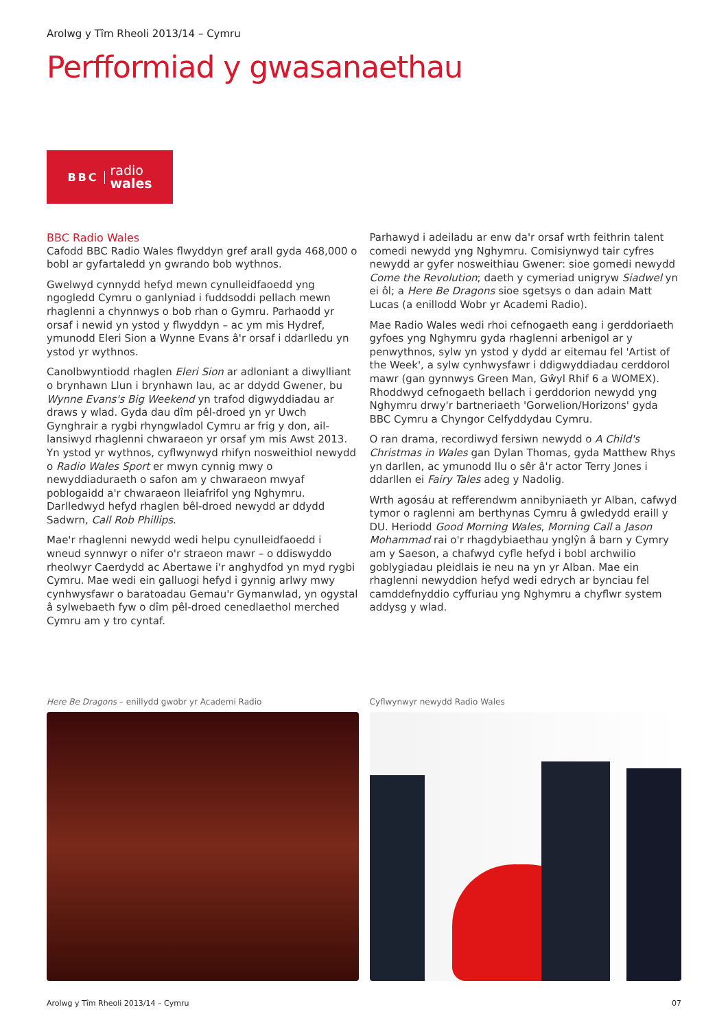Arolwg y Tîm Rheoli 2013/14 – Cymru
Perfformiad y gwasanaethau
BBC radio
wales
BBC Radio Wales
Cafodd BBC Radio Wales flwyddyn gref arall gyda 468,000 o bobl ar gyfartaledd yn gwrando bob wythnos.
Gwelwyd cynnydd hefyd mewn cynulleidfaoedd yng ngogledd Cymru o ganlyniad i fuddsoddi pellach mewn rhaglenni a chynnwys o bob rhan o Gymru. Parhaodd yr orsaf i newid yn ystod y flwyddyn – ac ym mis Hydref, ymunodd Eleri Sion a Wynne Evans â'r orsaf i ddarlledu yn ystod yr wythnos.
Canolbwyntiodd rhaglen Eleri Sion ar adloniant a diwylliant o brynhawn Llun i brynhawn Iau, ac ar ddydd Gwener, bu Wynne Evans's Big Weekend yn trafod digwyddiadau ar draws y wlad. Gyda dau dîm pêl-droed yn yr Uwch Gynghrair a rygbi rhyngwladol Cymru ar frig y don, ail-lansiwyd rhaglenni chwaraeon yr orsaf ym mis Awst 2013. Yn ystod yr wythnos, cyflwynwyd rhifyn nosweithiol newydd o Radio Wales Sport er mwyn cynnig mwy o newyddiaduraeth o safon am y chwaraeon mwyaf poblogaidd a'r chwaraeon lleiafrifol yng Nghymru. Darlledwyd hefyd rhaglen bêl-droed newydd ar ddydd Sadwrn, Call Rob Phillips.
Mae'r rhaglenni newydd wedi helpu cynulleidfaoedd i wneud synnwyr o nifer o'r straeon mawr – o ddiswyddo rheolwyr Caerdydd ac Abertawe i'r anghydfod yn myd rygbi Cymru. Mae wedi ein galluogi hefyd i gynnig arlwy mwy cynhwysfawr o baratoadau Gemau'r Gymanwlad, yn ogystal â sylwebaeth fyw o dîm pêl-droed cenedlaethol merched Cymru am y tro cyntaf.
Parhawyd i adeiladu ar enw da'r orsaf wrth feithrin talent comedi newydd yng Nghymru. Comisiynwyd tair cyfres newydd ar gyfer nosweithiau Gwener: sioe gomedi newydd Come the Revolution; daeth y cymeriad unigryw Siadwel yn ei ôl; a Here Be Dragons sioe sgetsys o dan adain Matt Lucas (a enillodd Wobr yr Academi Radio).
Mae Radio Wales wedi rhoi cefnogaeth eang i gerddoriaeth gyfoes yng Nghymru gyda rhaglenni arbenigol ar y penwythnos, sylw yn ystod y dydd ar eitemau fel 'Artist of the Week', a sylw cynhwysfawr i ddigwyddiadau cerddorol mawr (gan gynnwys Green Man, Gŵyl Rhif 6 a WOMEX). Rhoddwyd cefnogaeth bellach i gerddorion newydd yng Nghymru drwy'r bartneriaeth 'Gorwelion/Horizons' gyda BBC Cymru a Chyngor Celfyddydau Cymru.
O ran drama, recordiwyd fersiwn newydd o A Child's Christmas in Wales gan Dylan Thomas, gyda Matthew Rhys yn darllen, ac ymunodd llu o sêr â'r actor Terry Jones i ddarllen ei Fairy Tales adeg y Nadolig.
Wrth agosáu at refferendwm annibyniaeth yr Alban, cafwyd tymor o raglenni am berthynas Cymru â gwledydd eraill y DU. Heriodd Good Morning Wales, Morning Call a Jason Mohammad rai o'r rhagdybiaethau ynglŷn â barn y Cymry am y Saeson, a chafwyd cyfle hefyd i bobl archwilio goblygiadau pleidlais ie neu na yn yr Alban. Mae ein rhaglenni newyddion hefyd wedi edrych ar bynciau fel camddefnyddio cyffuriau yng Nghymru a chyflwr system addysg y wlad.
Here Be Dragons – enillydd gwobr yr Academi Radio
Cyflwynwyr newydd Radio Wales
Arolwg y Tîm Rheoli 2013/14 – Cymru 07